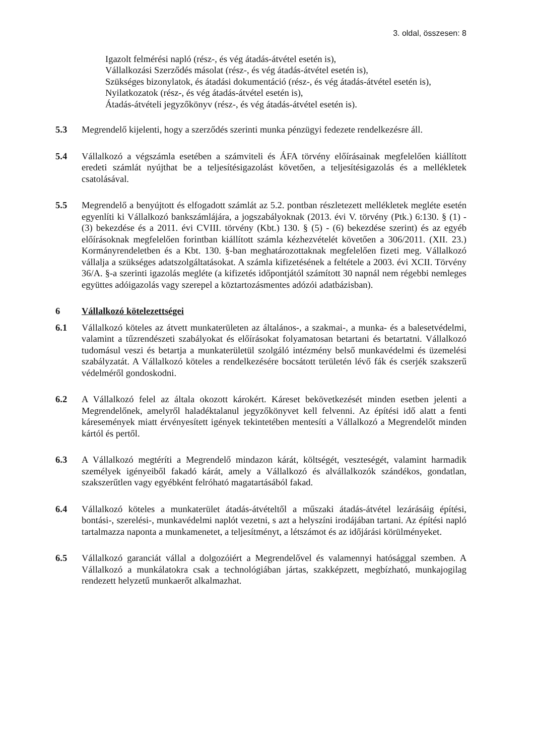3. oldal, összesen: 8
Igazolt felmérési napló (rész-, és vég átadás-átvétel esetén is),
Vállalkozási Szerződés másolat (rész-, és vég átadás-átvétel esetén is),
Szükséges bizonylatok, és átadási dokumentáció (rész-, és vég átadás-átvétel esetén is),
Nyilatkozatok (rész-, és vég átadás-átvétel esetén is),
Átadás-átvételi jegyzőkönyv (rész-, és vég átadás-átvétel esetén is).
5.3 Megrendelő kijelenti, hogy a szerződés szerinti munka pénzügyi fedezete rendelkezésre áll.
5.4 Vállalkozó a végszámla esetében a számviteli és ÁFA törvény előírásainak megfelelően kiállított eredeti számlát nyújthat be a teljesítésigazolást követően, a teljesítésigazolás és a mellékletek csatolásával.
5.5 Megrendelő a benyújtott és elfogadott számlát az 5.2. pontban részletezett mellékletek megléte esetén egyenlíti ki Vállalkozó bankszámlájára, a jogszabályoknak (2013. évi V. törvény (Ptk.) 6:130. § (1) - (3) bekezdése és a 2011. évi CVIII. törvény (Kbt.) 130. § (5) - (6) bekezdése szerint) és az egyéb előírásoknak megfelelően forintban kiállított számla kézhezvételét követően a 306/2011. (XII. 23.) Kormányrendeletben és a Kbt. 130. §-ban meghatározottaknak megfelelően fizeti meg. Vállalkozó vállalja a szükséges adatszolgáltatásokat. A számla kifizetésének a feltétele a 2003. évi XCII. Törvény 36/A. §-a szerinti igazolás megléte (a kifizetés időpontjától számított 30 napnál nem régebbi nemleges együttes adóigazolás vagy szerepel a köztartozásmentes adózói adatbázisban).
6 Vállalkozó kötelezettségei
6.1 Vállalkozó köteles az átvett munkaterületen az általános-, a szakmai-, a munka- és a balesetvédelmi, valamint a tűzrendészeti szabályokat és előírásokat folyamatosan betartani és betartatni. Vállalkozó tudomásul veszi és betartja a munkaterületül szolgáló intézmény belső munkavédelmi és üzemelési szabályzatát. A Vállalkozó köteles a rendelkezésére bocsátott területén lévő fák és cserjék szakszerű védelméről gondoskodni.
6.2 A Vállalkozó felel az általa okozott károkért. Káreset bekövetkezését minden esetben jelenti a Megrendelőnek, amelyről haladéktalanul jegyzőkönyvet kell felvenni. Az építési idő alatt a fenti káresemények miatt érvényesített igények tekintetében mentesíti a Vállalkozó a Megrendelőt minden kártól és pertől.
6.3 A Vállalkozó megtéríti a Megrendelő mindazon kárát, költségét, veszteségét, valamint harmadik személyek igényeiből fakadó kárát, amely a Vállalkozó és alvállalkozók szándékos, gondatlan, szakszerűtlen vagy egyébként felróható magatartásából fakad.
6.4 Vállalkozó köteles a munkaterület átadás-átvételtől a műszaki átadás-átvétel lezárásáig építési, bontási-, szerelési-, munkavédelmi naplót vezetni, s azt a helyszíni irodájában tartani. Az építési napló tartalmazza naponta a munkamenetet, a teljesítményt, a létszámot és az időjárási körülményeket.
6.5 Vállalkozó garanciát vállal a dolgozóiért a Megrendelővel és valamennyi hatósággal szemben. A Vállalkozó a munkálatokra csak a technológiában jártas, szakképzett, megbízható, munkajogilag rendezett helyzetű munkaerőt alkalmazhat.